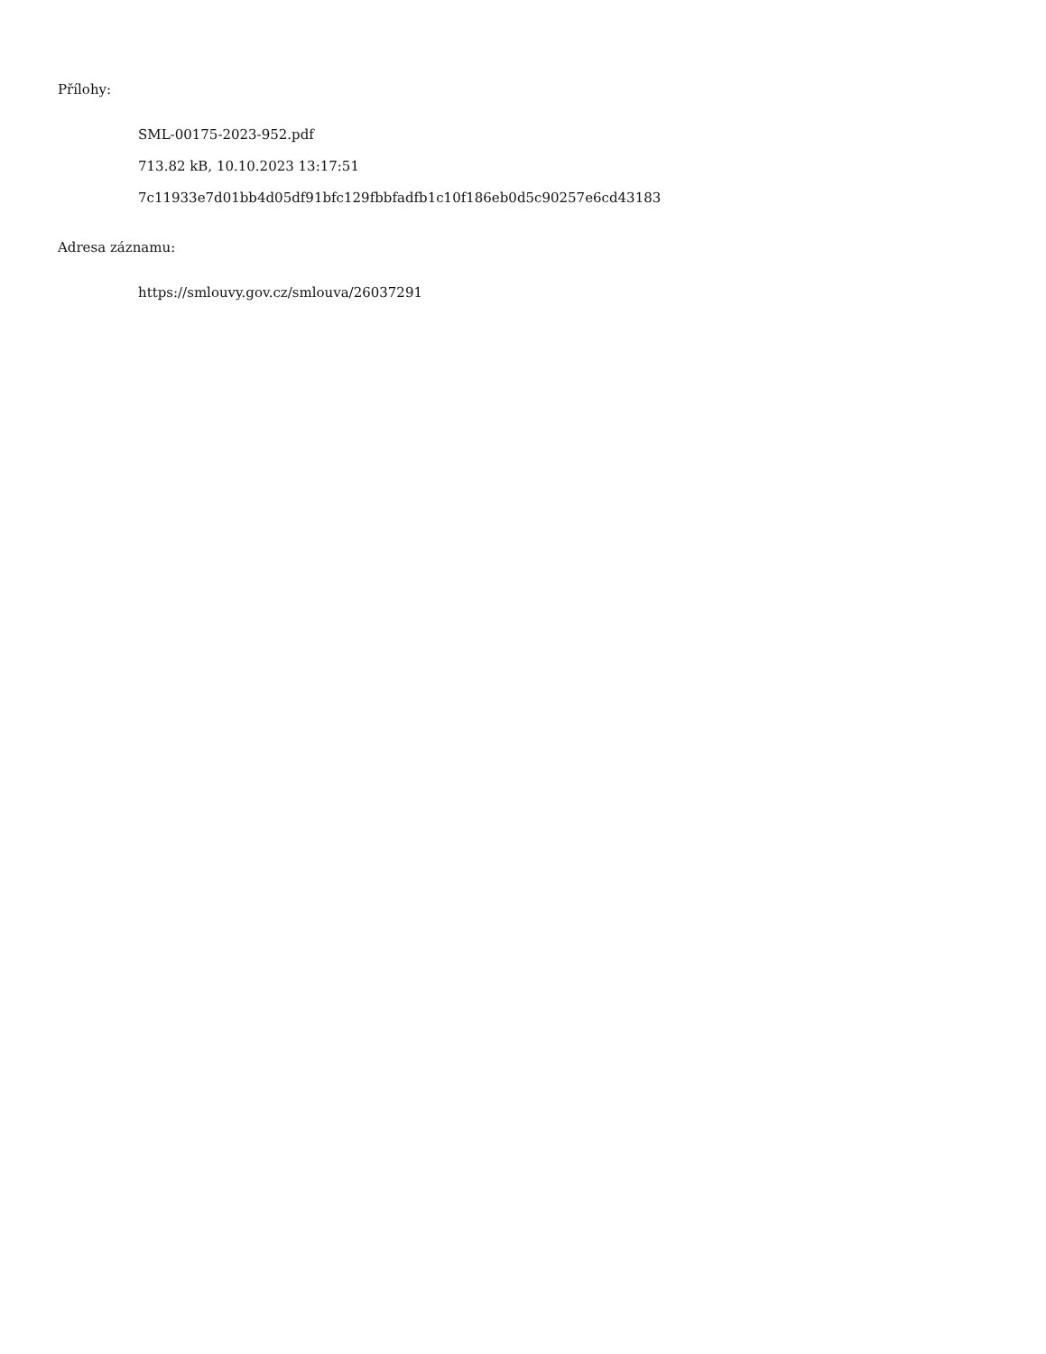Přílohy:
SML-00175-2023-952.pdf
713.82 kB, 10.10.2023 13:17:51
7c11933e7d01bb4d05df91bfc129fbbfadfb1c10f186eb0d5c90257e6cd43183
Adresa záznamu:
https://smlouvy.gov.cz/smlouva/26037291